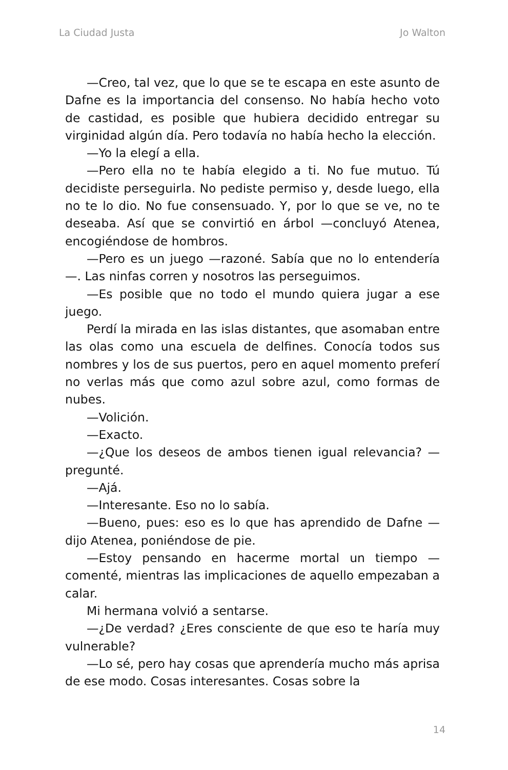La Ciudad Justa Jo Walton
—Creo, tal vez, que lo que se te escapa en este asunto de Dafne es la importancia del consenso. No había hecho voto de castidad, es posible que hubiera decidido entregar su virginidad algún día. Pero todavía no había hecho la elección.
—Yo la elegí a ella.
—Pero ella no te había elegido a ti. No fue mutuo. Tú decidiste perseguirla. No pediste permiso y, desde luego, ella no te lo dio. No fue consensuado. Y, por lo que se ve, no te deseaba. Así que se convirtió en árbol —concluyó Atenea, encogiéndose de hombros.
—Pero es un juego —razoné. Sabía que no lo entendería —. Las ninfas corren y nosotros las perseguimos.
—Es posible que no todo el mundo quiera jugar a ese juego.
Perdí la mirada en las islas distantes, que asomaban entre las olas como una escuela de delfines. Conocía todos sus nombres y los de sus puertos, pero en aquel momento preferí no verlas más que como azul sobre azul, como formas de nubes.
—Volición.
—Exacto.
—¿Que los deseos de ambos tienen igual relevancia? —pregunté.
—Ajá.
—Interesante. Eso no lo sabía.
—Bueno, pues: eso es lo que has aprendido de Dafne —dijo Atenea, poniéndose de pie.
—Estoy pensando en hacerme mortal un tiempo —comenté, mientras las implicaciones de aquello empezaban a calar.
Mi hermana volvió a sentarse.
—¿De verdad? ¿Eres consciente de que eso te haría muy vulnerable?
—Lo sé, pero hay cosas que aprendería mucho más aprisa de ese modo. Cosas interesantes. Cosas sobre la
14